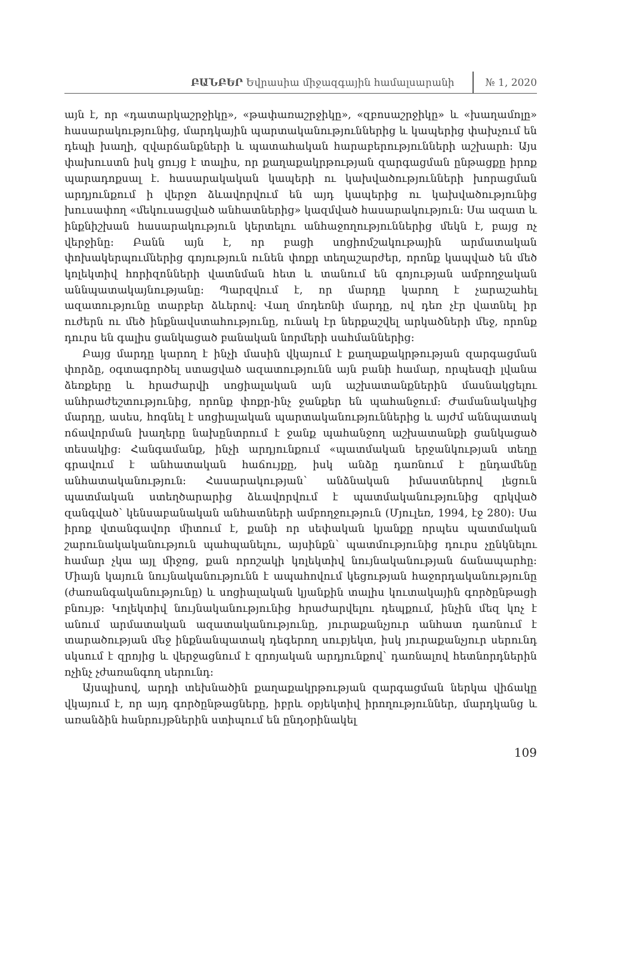ԲԱՆԲԵՐ Եվրասիա միջազգային համալսարանի № 1, 2020
այն է, որ «դատարկաշրջիկը», «թափառաշրջիկը», «զբոսաշրջիկը» և «խաղամոլը» հասարակությունից, մարդկային պարտականություններից և կապերից փախչում են դեպի խաղի, զվարճանքների և պատահական հարաբերությունների աշխարհ: Այս փախուստն իսկ ցույց է տալիս, որ քաղաքակրթության զարգացման ընթացքը իրոք պարադոքսալ է. հասարակական կապերի ու կախվածությունների խորացման արդյունքում ի վերջո ձևավորվում են այդ կապերից ու կախվածությունից խուսափող «մեկուսացված անհատներից» կազմված հասարակություն: Սա ազատ և ինքնիշխան հասարակություն կերտելու անհաջողություններից մեկն է, բայց ոչ վերջինը: Բանն այն է, որ բացի սոցիոմշակութային արմատական փոխակերպումներից գոյություն ունեն փոքր տեղաշարժեր, որոնք կապված են մեծ կոլեկտիվ հորիզոնների վատնման հետ և տանում են գոյության ամբողջական աննպատակայնությանը: Պարզվում է, որ մարդը կարող է չարաշահել ազատությունը տարբեր ձևերով: Վաղ մոդեռնի մարդը, ով դեռ չէր վատնել իր ուժերն ու մեծ ինքնավստահությունը, ունակ էր ներքաշվել արկածների մեջ, որոնք դուրս են գալիս ցանկացած բանական նորմերի սահմաններից:
Բայց մարդը կարող է ինչի մասին վկայում է քաղաքակրթության զարգացման փորձը, օգտագործել ստացված ազատությունն այն բանի համար, որպեսզի լվանա ձեռքերը և հրաժարվի սոցիալական այն աշխատանքներին մասնակցելու անհրաժեշտությունից, որոնք փոքր-ինչ ջանքեր են պահանջում: Ժամանակակից մարդը, ասես, հոգնել է սոցիալական պարտականություններից և այժմ աննպատակ ոճավորման խաղերը նախընտրում է ջանք պահանջող աշխատանքի ցանկացած տեսակից: Հանգամանք, ինչի արդյունքում «պատմական երջանկության տեղը գրավում է անհատական հաճույքը, իսկ անձը դառնում է ընդամենը անհատականություն: Հասարակության՝ անձնական իմաստներով լեցուն պատմական ստեղծարարից ձևավորվում է պատմականությունից զրկված զանգված՝ կենսաբանական անհատների ամբողջություն (Մյուլեռ, 1994, էջ 280): Սա իրոք վտանգավոր միտում է, քանի որ սեփական կյանքը որպես պատմական շարունակականություն պահպանելու, այսինքն՝ պատմությունից դուրս չընկնելու համար չկա այլ միջոց, քան որոշակի կոլեկտիվ նույնականության ճանապարհը: Միայն կայուն նույնականությունն է ապահովում կեցության հաջորդականությունը (ժառանգականությունը) և սոցիալական կյանքին տալիս կուտակային գործընթացի բնույթ: Կոլեկտիվ նույնականությունից հրաժարվելու դեպքում, ինչին մեզ կոչ է անում արմատական ազատականությունը, յուրաքանչյուր անհատ դառնում է տարածության մեջ ինքնանպատակ դեգերող սուբյեկտ, իսկ յուրաքանչյուր սերունդ սկսում է զրոյից և վերջացնում է զրոյական արդյունքով՝ դառնալով հետնորդներին ոչինչ չժառանգող սերունդ:
Այսպիսով, արդի տեխնածին քաղաքակրթության զարգացման ներկա վիճակը վկայում է, որ այդ գործընթացները, իբրև օբյեկտիվ իրողություններ, մարդկանց և առանձին հանրույթներին ստիպում են ընդօրինակել
109